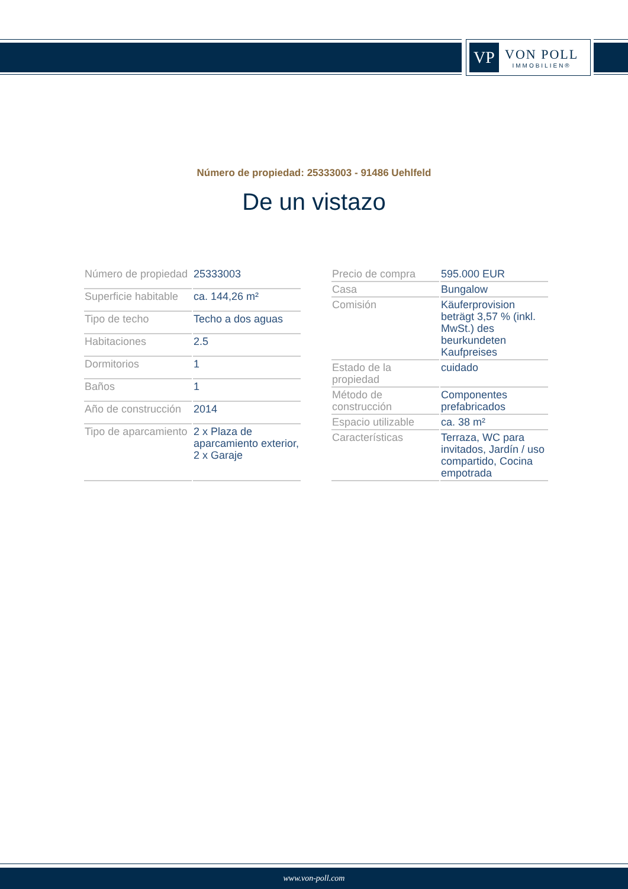VP
VON POLL
IMMOBILIEN®
Número de propiedad: 25333003 - 91486 Uehlfeld
De un vistazo
| Número de propiedad | 25333003 |
| Superficie habitable | ca. 144,26 m² |
| Tipo de techo | Techo a dos aguas |
| Habitaciones | 2.5 |
| Dormitorios | 1 |
| Baños | 1 |
| Año de construcción | 2014 |
| Tipo de aparcamiento | 2 x Plaza de aparcamiento exterior, 2 x Garaje |
| Precio de compra | 595.000 EUR |
| Casa | Bungalow |
| Comisión | Käuferprovision beträgt 3,57 % (inkl. MwSt.) des beurkundeten Kaufpreises |
| Estado de la propiedad | cuidado |
| Método de construcción | Componentes prefabricados |
| Espacio utilizable | ca. 38 m² |
| Características | Terraza, WC para invitados, Jardín / uso compartido, Cocina empotrada |
www.von-poll.com